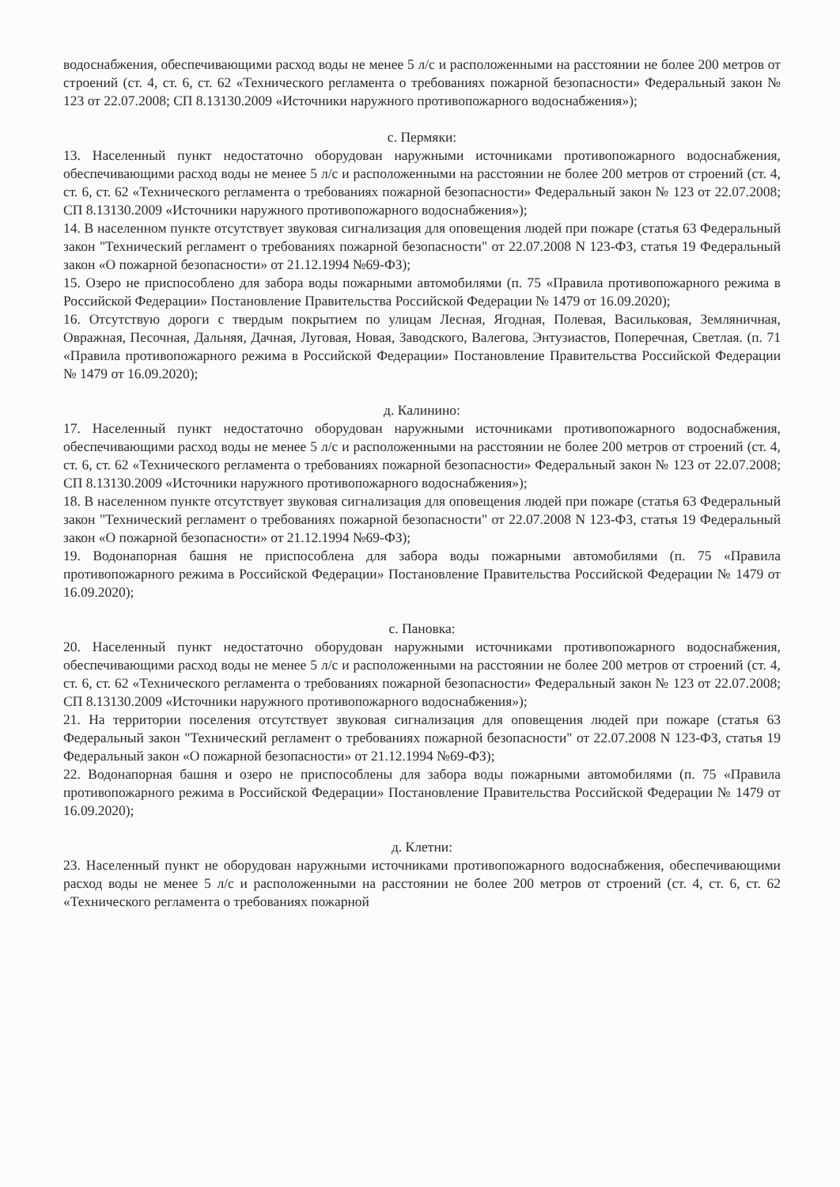водоснабжения, обеспечивающими расход воды не менее 5 л/с и расположенными на расстоянии не более 200 метров от строений (ст. 4, ст. 6, ст. 62 «Технического регламента о требованиях пожарной безопасности» Федеральный закон № 123 от 22.07.2008; СП 8.13130.2009 «Источники наружного противопожарного водоснабжения»);
с. Пермяки:
13. Населенный пункт недостаточно оборудован наружными источниками противопожарного водоснабжения, обеспечивающими расход воды не менее 5 л/с и расположенными на расстоянии не более 200 метров от строений (ст. 4, ст. 6, ст. 62 «Технического регламента о требованиях пожарной безопасности» Федеральный закон № 123 от 22.07.2008; СП 8.13130.2009 «Источники наружного противопожарного водоснабжения»);
14. В населенном пункте отсутствует звуковая сигнализация для оповещения людей при пожаре (статья 63 Федеральный закон "Технический регламент о требованиях пожарной безопасности" от 22.07.2008 N 123-ФЗ, статья 19 Федеральный закон «О пожарной безопасности» от 21.12.1994 №69-ФЗ);
15. Озеро не приспособлено для забора воды пожарными автомобилями (п. 75 «Правила противопожарного режима в Российской Федерации» Постановление Правительства Российской Федерации № 1479 от 16.09.2020);
16. Отсутствую дороги с твердым покрытием по улицам Лесная, Ягодная, Полевая, Васильковая, Земляничная, Овражная, Песочная, Дальняя, Дачная, Луговая, Новая, Заводского, Валегова, Энтузиастов, Поперечная, Светлая. (п. 71 «Правила противопожарного режима в Российской Федерации» Постановление Правительства Российской Федерации № 1479 от 16.09.2020);
д. Калинино:
17. Населенный пункт недостаточно оборудован наружными источниками противопожарного водоснабжения, обеспечивающими расход воды не менее 5 л/с и расположенными на расстоянии не более 200 метров от строений (ст. 4, ст. 6, ст. 62 «Технического регламента о требованиях пожарной безопасности» Федеральный закон № 123 от 22.07.2008; СП 8.13130.2009 «Источники наружного противопожарного водоснабжения»);
18. В населенном пункте отсутствует звуковая сигнализация для оповещения людей при пожаре (статья 63 Федеральный закон "Технический регламент о требованиях пожарной безопасности" от 22.07.2008 N 123-ФЗ, статья 19 Федеральный закон «О пожарной безопасности» от 21.12.1994 №69-ФЗ);
19. Водонапорная башня не приспособлена для забора воды пожарными автомобилями (п. 75 «Правила противопожарного режима в Российской Федерации» Постановление Правительства Российской Федерации № 1479 от 16.09.2020);
с. Пановка:
20. Населенный пункт недостаточно оборудован наружными источниками противопожарного водоснабжения, обеспечивающими расход воды не менее 5 л/с и расположенными на расстоянии не более 200 метров от строений (ст. 4, ст. 6, ст. 62 «Технического регламента о требованиях пожарной безопасности» Федеральный закон № 123 от 22.07.2008; СП 8.13130.2009 «Источники наружного противопожарного водоснабжения»);
21. На территории поселения отсутствует звуковая сигнализация для оповещения людей при пожаре (статья 63 Федеральный закон "Технический регламент о требованиях пожарной безопасности" от 22.07.2008 N 123-ФЗ, статья 19 Федеральный закон «О пожарной безопасности» от 21.12.1994 №69-ФЗ);
22. Водонапорная башня и озеро не приспособлены для забора воды пожарными автомобилями (п. 75 «Правила противопожарного режима в Российской Федерации» Постановление Правительства Российской Федерации № 1479 от 16.09.2020);
д. Клетни:
23. Населенный пункт не оборудован наружными источниками противопожарного водоснабжения, обеспечивающими расход воды не менее 5 л/с и расположенными на расстоянии не более 200 метров от строений (ст. 4, ст. 6, ст. 62 «Технического регламента о требованиях пожарной